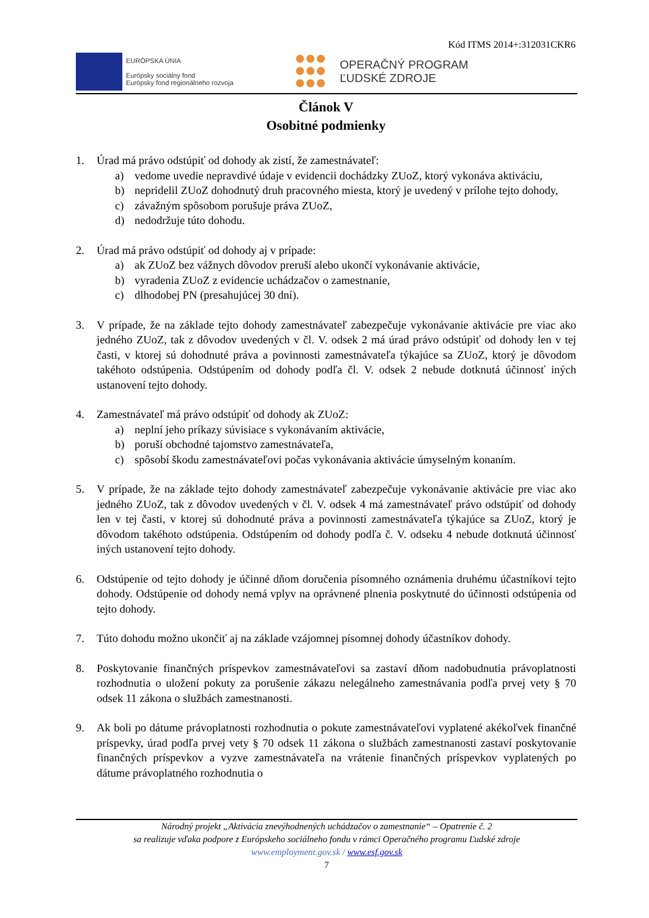Kód ITMS 2014+:312031CKR6
EURÓPSKA ÚNIA
Európsky sociálny fond
Európsky fond regionálneho rozvoja
OPERAČNÝ PROGRAM
ĽUDSKÉ ZDROJE
Článok V
Osobitné podmienky
1. Úrad má právo odstúpiť od dohody ak zistí, že zamestnávateľ:
a) vedome uvedie nepravdivé údaje v evidencii dochádzky ZUoZ, ktorý vykonáva aktiváciu,
b) nepridelil ZUoZ dohodnutý druh pracovného miesta, ktorý je uvedený v prílohe tejto dohody,
c) závažným spôsobom porušuje práva ZUoZ,
d) nedodržuje túto dohodu.
2. Úrad má právo odstúpiť od dohody aj v prípade:
a) ak ZUoZ bez vážnych dôvodov preruší alebo ukončí vykonávanie aktivácie,
b) vyradenia ZUoZ z evidencie uchádzačov o zamestnanie,
c) dlhodobej PN (presahujúcej 30 dní).
3. V prípade, že na základe tejto dohody zamestnávateľ zabezpečuje vykonávanie aktivácie pre viac ako jedného ZUoZ, tak z dôvodov uvedených v čl. V. odsek 2 má úrad právo odstúpiť od dohody len v tej časti, v ktorej sú dohodnuté práva a povinnosti zamestnávateľa týkajúce sa ZUoZ, ktorý je dôvodom takéhoto odstúpenia. Odstúpením od dohody podľa čl. V. odsek 2 nebude dotknutá účinnosť iných ustanovení tejto dohody.
4. Zamestnávateľ má právo odstúpiť od dohody ak ZUoZ:
a) neplní jeho príkazy súvisiace s vykonávaním aktivácie,
b) poruší obchodné tajomstvo zamestnávateľa,
c) spôsobí škodu zamestnávateľovi počas vykonávania aktivácie úmyselným konaním.
5. V prípade, že na základe tejto dohody zamestnávateľ zabezpečuje vykonávanie aktivácie pre viac ako jedného ZUoZ, tak z dôvodov uvedených v čl. V. odsek 4 má zamestnávateľ právo odstúpiť od dohody len v tej časti, v ktorej sú dohodnuté práva a povinnosti zamestnávateľa týkajúce sa ZUoZ, ktorý je dôvodom takéhoto odstúpenia. Odstúpením od dohody podľa č. V. odseku 4 nebude dotknutá účinnosť iných ustanovení tejto dohody.
6. Odstúpenie od tejto dohody je účinné dňom doručenia písomného oznámenia druhému účastníkovi tejto dohody. Odstúpenie od dohody nemá vplyv na oprávnené plnenia poskytnuté do účinnosti odstúpenia od tejto dohody.
7. Túto dohodu možno ukončiť aj na základe vzájomnej písomnej dohody účastníkov dohody.
8. Poskytovanie finančných príspevkov zamestnávateľovi sa zastaví dňom nadobudnutia právoplatnosti rozhodnutia o uložení pokuty za porušenie zákazu nelegálneho zamestnávania podľa prvej vety § 70 odsek 11 zákona o službách zamestnanosti.
9. Ak boli po dátume právoplatnosti rozhodnutia o pokute zamestnávateľovi vyplatené akékoľvek finančné príspevky, úrad podľa prvej vety § 70 odsek 11 zákona o službách zamestnanosti zastaví poskytovanie finančných príspevkov a vyzve zamestnávateľa na vrátenie finančných príspevkov vyplatených po dátume právoplatného rozhodnutia o
Národný projekt „Aktivácia znevýhodnených uchádzačov o zamestnanie“ – Opatrenie č. 2
sa realizuje vďaka podpore z Európskeho sociálneho fondu v rámci Operačného programu Ľudské zdroje
www.employment.gov.sk / www.esf.gov.sk
7